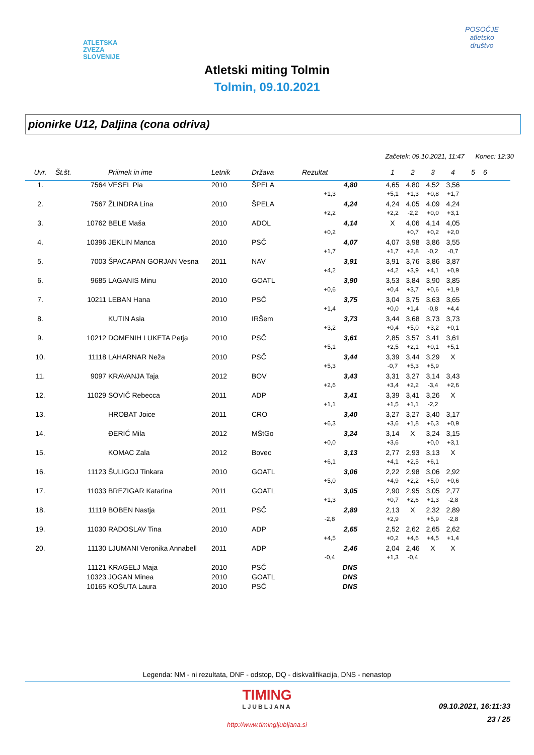ATLETSKA
ZVEZA
SLOVENIJE
POSOČJE
atletsko
društvo
Atletski miting Tolmin
Tolmin, 09.10.2021
pionirke U12, Daljina (cona odriva)
Začetek: 09.10.2021, 11:47 Konec: 12:30
| Uvr. | Št.št. | Priimek in ime | Letnik | Država | Rezultat | | 1 | 2 | 3 | 4 | 5 | 6 |
| --- | --- | --- | --- | --- | --- | --- | --- | --- | --- | --- | --- | --- |
| 1. | 7564 | VESEL Pia | 2010 | ŠPELA | 4,80 | | 4,65 | 4,80 | 4,52 | 3,56 | | |
| | | | | | +1,3 | | +5,1 | +1,3 | +0,8 | +1,7 | | |
| 2. | 7567 | ŽLINDRA Lina | 2010 | ŠPELA | 4,24 | | 4,24 | 4,05 | 4,09 | 4,24 | | |
| | | | | | +2,2 | | +2,2 | -2,2 | +0,0 | +3,1 | | |
| 3. | 10762 | BELE Maša | 2010 | ADOL | 4,14 | | X | 4,06 | 4,14 | 4,05 | | |
| | | | | | +0,2 | | | +0,7 | +0,2 | +2,0 | | |
| 4. | 10396 | JEKLIN Manca | 2010 | PSČ | 4,07 | | 4,07 | 3,98 | 3,86 | 3,55 | | |
| | | | | | +1,7 | | +1,7 | +2,8 | -0,2 | -0,7 | | |
| 5. | 7003 | ŠPACAPAN GORJAN Vesna | 2011 | NAV | 3,91 | | 3,91 | 3,76 | 3,86 | 3,87 | | |
| | | | | | +4,2 | | +4,2 | +3,9 | +4,1 | +0,9 | | |
| 6. | 9685 | LAGANIS Minu | 2010 | GOATL | 3,90 | | 3,53 | 3,84 | 3,90 | 3,85 | | |
| | | | | | +0,6 | | +0,4 | +3,7 | +0,6 | +1,9 | | |
| 7. | 10211 | LEBAN Hana | 2010 | PSČ | 3,75 | | 3,04 | 3,75 | 3,63 | 3,65 | | |
| | | | | | +1,4 | | +0,0 | +1,4 | -0,8 | +4,4 | | |
| 8. | | KUTIN Asia | 2010 | IRŠem | 3,73 | | 3,44 | 3,68 | 3,73 | 3,73 | | |
| | | | | | +3,2 | | +0,4 | +5,0 | +3,2 | +0,1 | | |
| 9. | 10212 | DOMENIH LUKETA Petja | 2010 | PSČ | 3,61 | | 2,85 | 3,57 | 3,41 | 3,61 | | |
| | | | | | +5,1 | | +2,5 | +2,1 | +0,1 | +5,1 | | |
| 10. | 11118 | LAHARNAR Neža | 2010 | PSČ | 3,44 | | 3,39 | 3,44 | 3,29 | X | | |
| | | | | | +5,3 | | -0,7 | +5,3 | +5,9 | | | |
| 11. | 9097 | KRAVANJA Taja | 2012 | BOV | 3,43 | | 3,31 | 3,27 | 3,14 | 3,43 | | |
| | | | | | +2,6 | | +3,4 | +2,2 | -3,4 | +2,6 | | |
| 12. | 11029 | SOVIČ Rebecca | 2011 | ADP | 3,41 | | 3,39 | 3,41 | 3,26 | X | | |
| | | | | | +1,1 | | +1,5 | +1,1 | -2,2 | | | |
| 13. | | HROBAT Joice | 2011 | CRO | 3,40 | | 3,27 | 3,27 | 3,40 | 3,17 | | |
| | | | | | +6,3 | | +3,6 | +1,8 | +6,3 | +0,9 | | |
| 14. | | ĐERIĆ Mila | 2012 | MŠtGo | 3,24 | | 3,14 | X | 3,24 | 3,15 | | |
| | | | | | +0,0 | | +3,6 | | +0,0 | +3,1 | | |
| 15. | | KOMAC Zala | 2012 | Bovec | 3,13 | | 2,77 | 2,93 | 3,13 | X | | |
| | | | | | +6,1 | | +4,1 | +2,5 | +6,1 | | | |
| 16. | 11123 | ŠULIGOJ Tinkara | 2010 | GOATL | 3,06 | | 2,22 | 2,98 | 3,06 | 2,92 | | |
| | | | | | +5,0 | | +4,9 | +2,2 | +5,0 | +0,6 | | |
| 17. | 11033 | BREZIGAR Katarina | 2011 | GOATL | 3,05 | | 2,90 | 2,95 | 3,05 | 2,77 | | |
| | | | | | +1,3 | | +0,7 | +2,6 | +1,3 | -2,8 | | |
| 18. | 11119 | BOBEN Nastja | 2011 | PSČ | 2,89 | | 2,13 | X | 2,32 | 2,89 | | |
| | | | | | -2,8 | | +2,9 | | +5,9 | -2,8 | | |
| 19. | 11030 | RADOSLAV Tina | 2010 | ADP | 2,65 | | 2,52 | 2,62 | 2,65 | 2,62 | | |
| | | | | | +4,5 | | +0,2 | +4,6 | +4,5 | +1,4 | | |
| 20. | 11130 | LJUMANI Veronika Annabell | 2011 | ADP | 2,46 | | 2,04 | 2,46 | X | X | | |
| | | | | | -0,4 | | +1,3 | -0,4 | | | | |
| | 11121 | KRAGELJ Maja | 2010 | PSČ | DNS | | | | | | | |
| | 10323 | JOGAN Minea | 2010 | GOATL | DNS | | | | | | | |
| | 10165 | KOŠUTA Laura | 2010 | PSČ | DNS | | | | | | | |
Legenda: NM - ni rezultata, DNF - odstop, DQ - diskvalifikacija, DNS - nenastop
TIMING
LJUBLJANA
09.10.2021, 16:11:33
23 / 25
http://www.timingljubljana.si